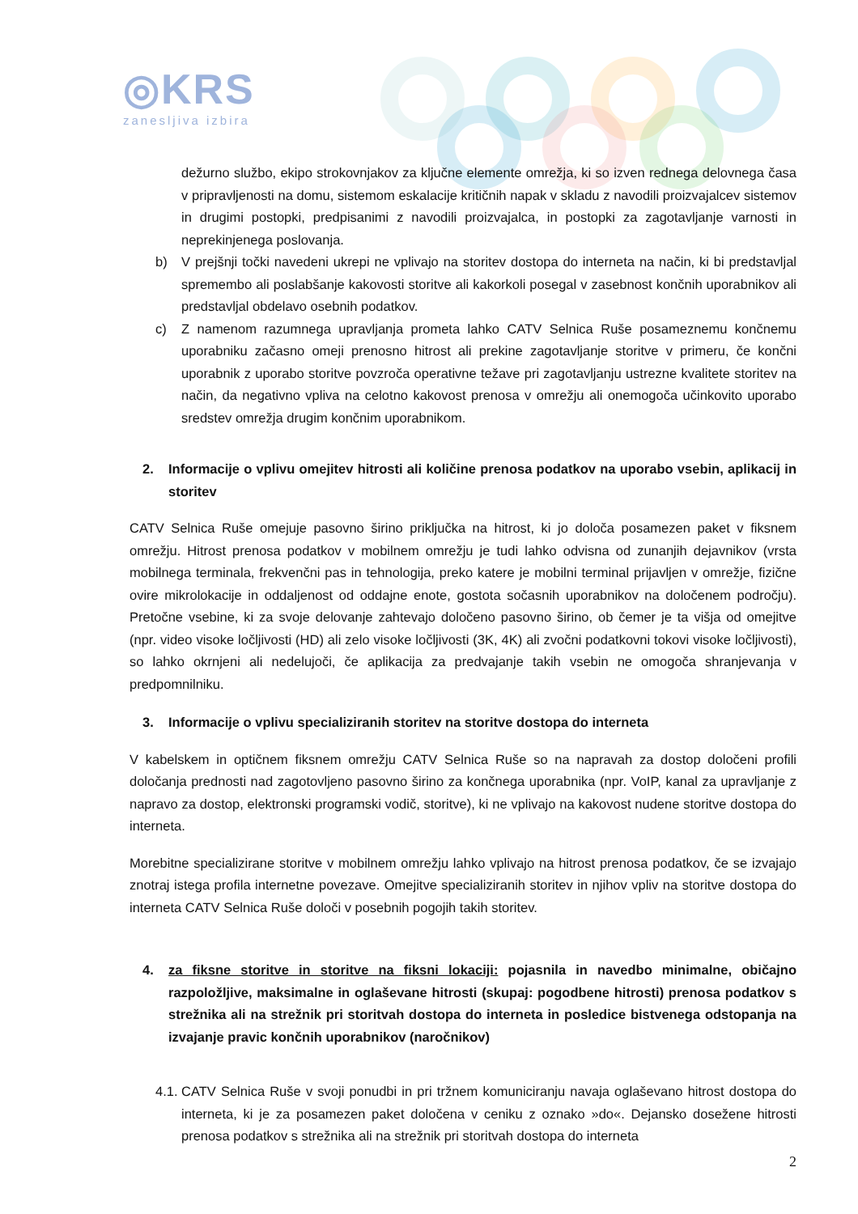◎KRS
zanesljiva izbira
dežurno službo, ekipo strokovnjakov za ključne elemente omrežja, ki so izven rednega delovnega časa v pripravljenosti na domu, sistemom eskalacije kritičnih napak v skladu z navodili proizvajalcev sistemov in drugimi postopki, predpisanimi z navodili proizvajalca, in postopki za zagotavljanje varnosti in neprekinjenega poslovanja.
b) V prejšnji točki navedeni ukrepi ne vplivajo na storitev dostopa do interneta na način, ki bi predstavljal spremembo ali poslabšanje kakovosti storitve ali kakorkoli posegal v zasebnost končnih uporabnikov ali predstavljal obdelavo osebnih podatkov.
c) Z namenom razumnega upravljanja prometa lahko CATV Selnica Ruše posameznemu končnemu uporabniku začasno omeji prenosno hitrost ali prekine zagotavljanje storitve v primeru, če končni uporabnik z uporabo storitve povzroča operativne težave pri zagotavljanju ustrezne kvalitete storitev na način, da negativno vpliva na celotno kakovost prenosa v omrežju ali onemogoča učinkovito uporabo sredstev omrežja drugim končnim uporabnikom.
2. Informacije o vplivu omejitev hitrosti ali količine prenosa podatkov na uporabo vsebin, aplikacij in storitev
CATV Selnica Ruše omejuje pasovno širino priključka na hitrost, ki jo določa posamezen paket v fiksnem omrežju. Hitrost prenosa podatkov v mobilnem omrežju je tudi lahko odvisna od zunanjih dejavnikov (vrsta mobilnega terminala, frekvenčni pas in tehnologija, preko katere je mobilni terminal prijavljen v omrežje, fizične ovire mikrolokacije in oddaljenost od oddajne enote, gostota sočasnih uporabnikov na določenem področju). Pretočne vsebine, ki za svoje delovanje zahtevajo določeno pasovno širino, ob čemer je ta višja od omejitve (npr. video visoke ločljivosti (HD) ali zelo visoke ločljivosti (3K, 4K) ali zvočni podatkovni tokovi visoke ločljivosti), so lahko okrnjeni ali nedelujoči, če aplikacija za predvajanje takih vsebin ne omogoča shranjevanja v predpomnilniku.
3. Informacije o vplivu specializiranih storitev na storitve dostopa do interneta
V kabelskem in optičnem fiksnem omrežju CATV Selnica Ruše so na napravah za dostop določeni profili določanja prednosti nad zagotovljeno pasovno širino za končnega uporabnika (npr. VoIP, kanal za upravljanje z napravo za dostop, elektronski programski vodič, storitve), ki ne vplivajo na kakovost nudene storitve dostopa do interneta.
Morebitne specializirane storitve v mobilnem omrežju lahko vplivajo na hitrost prenosa podatkov, če se izvajajo znotraj istega profila internetne povezave. Omejitve specializiranih storitev in njihov vpliv na storitve dostopa do interneta CATV Selnica Ruše določi v posebnih pogojih takih storitev.
4. za fiksne storitve in storitve na fiksni lokaciji: pojasnila in navedbo minimalne, običajno razpoložljive, maksimalne in oglaševane hitrosti (skupaj: pogodbene hitrosti) prenosa podatkov s strežnika ali na strežnik pri storitvah dostopa do interneta in posledice bistvenega odstopanja na izvajanje pravic končnih uporabnikov (naročnikov)
4.1. CATV Selnica Ruše v svoji ponudbi in pri tržnem komuniciranju navaja oglaševano hitrost dostopa do interneta, ki je za posamezen paket določena v ceniku z oznako »do«. Dejansko dosežene hitrosti prenosa podatkov s strežnika ali na strežnik pri storitvah dostopa do interneta
2